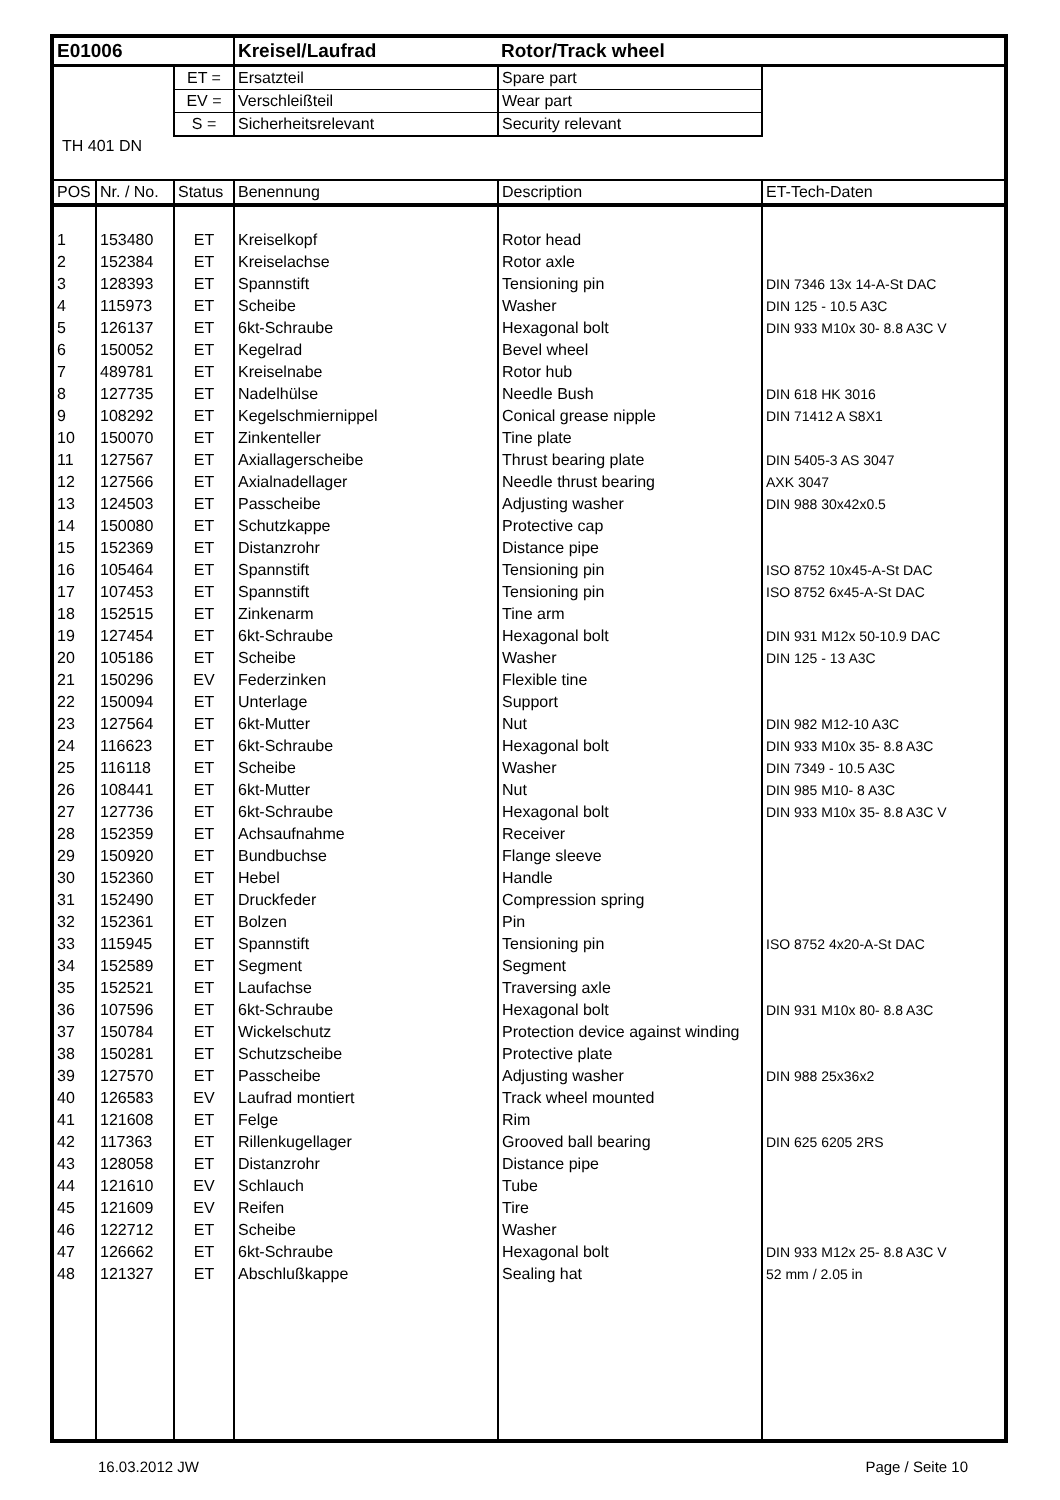| E01006 | | | Kreisel/Laufrad | Rotor/Track wheel | |
| | | ET = | Ersatzteil | Spare part | |
| | | EV = | Verschleißteil | Wear part | |
| | | S = | Sicherheitsrelevant | Security relevant | |
| TH 401 DN | | | | | |
| POS | Nr. / No. | Status | Benennung | Description | ET-Tech-Daten |
| 1 | 153480 | ET | Kreiselkopf | Rotor head | |
| 2 | 152384 | ET | Kreiselachse | Rotor axle | |
| 3 | 128393 | ET | Spannstift | Tensioning pin | DIN 7346 13x 14-A-St DAC |
| 4 | 115973 | ET | Scheibe | Washer | DIN 125 - 10.5 A3C |
| 5 | 126137 | ET | 6kt-Schraube | Hexagonal bolt | DIN 933 M10x 30- 8.8 A3C V |
| 6 | 150052 | ET | Kegelrad | Bevel wheel | |
| 7 | 489781 | ET | Kreiselnabe | Rotor hub | |
| 8 | 127735 | ET | Nadelhülse | Needle Bush | DIN 618 HK 3016 |
| 9 | 108292 | ET | Kegelschmiernippel | Conical grease nipple | DIN 71412 A S8X1 |
| 10 | 150070 | ET | Zinkenteller | Tine plate | |
| 11 | 127567 | ET | Axiallagerscheibe | Thrust bearing plate | DIN 5405-3 AS 3047 |
| 12 | 127566 | ET | Axialnadellager | Needle thrust bearing | AXK 3047 |
| 13 | 124503 | ET | Passcheibe | Adjusting washer | DIN 988 30x42x0.5 |
| 14 | 150080 | ET | Schutzkappe | Protective cap | |
| 15 | 152369 | ET | Distanzrohr | Distance pipe | |
| 16 | 105464 | ET | Spannstift | Tensioning pin | ISO 8752 10x45-A-St DAC |
| 17 | 107453 | ET | Spannstift | Tensioning pin | ISO 8752 6x45-A-St DAC |
| 18 | 152515 | ET | Zinkenarm | Tine arm | |
| 19 | 127454 | ET | 6kt-Schraube | Hexagonal bolt | DIN 931 M12x 50-10.9 DAC |
| 20 | 105186 | ET | Scheibe | Washer | DIN 125 - 13 A3C |
| 21 | 150296 | EV | Federzinken | Flexible tine | |
| 22 | 150094 | ET | Unterlage | Support | |
| 23 | 127564 | ET | 6kt-Mutter | Nut | DIN 982 M12-10 A3C |
| 24 | 116623 | ET | 6kt-Schraube | Hexagonal bolt | DIN 933 M10x 35- 8.8 A3C |
| 25 | 116118 | ET | Scheibe | Washer | DIN 7349 - 10.5 A3C |
| 26 | 108441 | ET | 6kt-Mutter | Nut | DIN 985 M10- 8 A3C |
| 27 | 127736 | ET | 6kt-Schraube | Hexagonal bolt | DIN 933 M10x 35- 8.8 A3C V |
| 28 | 152359 | ET | Achsaufnahme | Receiver | |
| 29 | 150920 | ET | Bundbuchse | Flange sleeve | |
| 30 | 152360 | ET | Hebel | Handle | |
| 31 | 152490 | ET | Druckfeder | Compression spring | |
| 32 | 152361 | ET | Bolzen | Pin | |
| 33 | 115945 | ET | Spannstift | Tensioning pin | ISO 8752 4x20-A-St DAC |
| 34 | 152589 | ET | Segment | Segment | |
| 35 | 152521 | ET | Laufachse | Traversing axle | |
| 36 | 107596 | ET | 6kt-Schraube | Hexagonal bolt | DIN 931 M10x 80- 8.8 A3C |
| 37 | 150784 | ET | Wickelschutz | Protection device against winding | |
| 38 | 150281 | ET | Schutzscheibe | Protective plate | |
| 39 | 127570 | ET | Passcheibe | Adjusting washer | DIN 988 25x36x2 |
| 40 | 126583 | EV | Laufrad montiert | Track wheel mounted | |
| 41 | 121608 | ET | Felge | Rim | |
| 42 | 117363 | ET | Rillenkugellager | Grooved ball bearing | DIN 625 6205 2RS |
| 43 | 128058 | ET | Distanzrohr | Distance pipe | |
| 44 | 121610 | EV | Schlauch | Tube | |
| 45 | 121609 | EV | Reifen | Tire | |
| 46 | 122712 | ET | Scheibe | Washer | |
| 47 | 126662 | ET | 6kt-Schraube | Hexagonal bolt | DIN 933 M12x 25- 8.8 A3C V |
| 48 | 121327 | ET | Abschlußkappe | Sealing hat | 52 mm / 2.05 in |
16.03.2012 JW Page / Seite 10